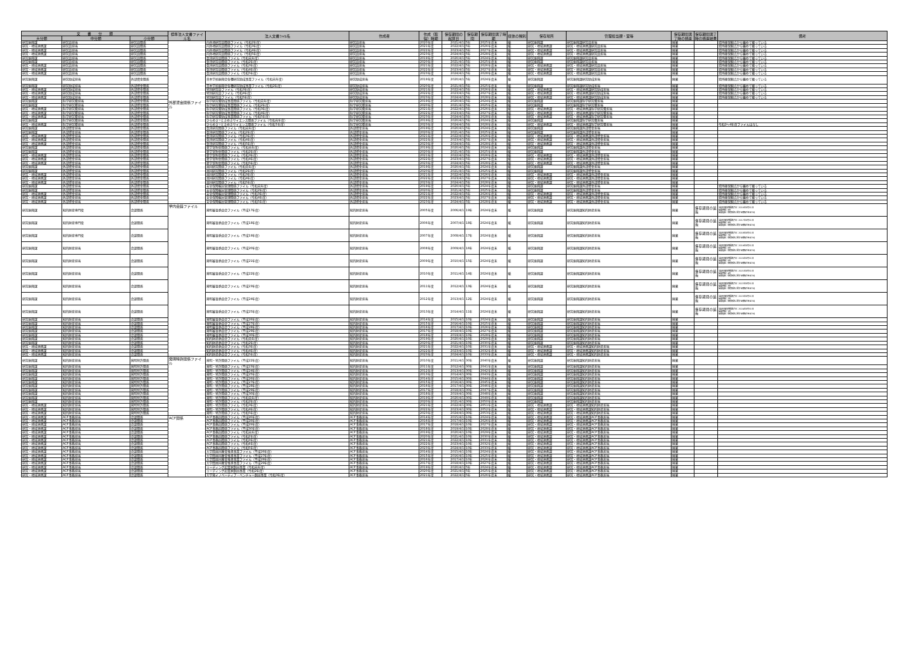| 文 書 分 類 | | | 標準法人文書ファイル名 | 法人文書ﾌｧｲﾙ名 | 作成者 | 作成（取得）時期 | 保存期間の起算日 | 保存期間 | 保存期間満了時期 | 媒体の種別 | 保存場所 | 管理担当課・室等 | 保存期間満了時の措置 | 保存期間満了時の措置結果 | 備考 |
| --- | --- | --- | --- | --- | --- | --- | --- | --- | --- | --- | --- | --- | --- | --- | --- |
| 大分類 | 中分類 | 小分類 | | | | | | | | | | | | | |
| 研究振興課 | 研究員担当 | 研究員関係 | 外部資金関係ファイル | 内外地研究員関係ファイル（令和2年度） | 研究員担当 | 2020年度 | 2021/4/1 | 5年 | 2025年度末 | 紙 | 研究振興課 | 研究振興課研究員担当 | 廃棄 | | 場所確保観点から纏めて綴っている |
| 研究・地域連携課 | 研究員担当 | 研究員関係 | | 内外地研究員関係ファイル（令和3年度） | 研究員担当 | 2021年度 | 2022/4/1 | 5年 | 2026年度末 | 紙 | 研究・地域連携課 | 研究・地域連携課研究員担当 | 廃棄 | | 場所確保観点から纏めて綴っている |
| 研究・地域連携課 | 研究員担当 | 研究員関係 | | 内外地研究員関係ファイル（令和4年度） | 研究員担当 | 2022年度 | 2023/4/1 | 5年 | 2027年度末 | 紙 | 研究・地域連携課 | 研究・地域連携課研究員担当 | 廃棄 | | 場所確保観点から纏めて綴っている |
| 研究・地域連携課 | 研究員担当 | 研究員関係 | | 内外地研究員関係ファイル（令和5年度） | 研究員担当 | 2023年度 | 2024/4/1 | 5年 | 2028年度末 | 紙 | 研究・地域連携課 | 研究・地域連携課研究員担当 | 廃棄 | | 場所確保観点から纏めて綴っている |
| 研究振興課 | 研究員担当 | 研究員関係 | | 受託研究員関係ファイル（令和元年度） | 研究員担当 | 2019年度 | 2020/4/1 | 5年 | 2024年度末 | 紙 | 研究振興課 | 研究振興課研究員担当 | 廃棄 | | 場所確保観点から纏めて綴っている |
| 研究振興課 | 研究員担当 | 研究員関係 | | 受託研究員関係ファイル（令和2年度） | 研究員担当 | 2020年度 | 2021/4/1 | 5年 | 2025年度末 | 紙 | 研究振興課 | 研究振興課研究員担当 | 廃棄 | | 場所確保観点から纏めて綴っている |
| 研究・地域連携課 | 研究員担当 | 研究員関係 | | 受託研究員関係ファイル（令和3年度） | 研究員担当 | 2021年度 | 2022/4/1 | 5年 | 2026年度末 | 紙 | 研究・地域連携課 | 研究・地域連携課研究員担当 | 廃棄 | | 場所確保観点から纏めて綴っている |
| 研究・地域連携課 | 研究員担当 | 研究員関係 | | 受託研究員関係ファイル（令和4年度） | 研究員担当 | 2022年度 | 2023/4/1 | 5年 | 2027年度末 | 紙 | 研究・地域連携課 | 研究・地域連携課研究員担当 | 廃棄 | | 場所確保観点から纏めて綴っている |
| 研究・地域連携課 | 研究員担当 | 研究員関係 | | 受託研究員関係ファイル（令和5年度） | 研究員担当 | 2023年度 | 2024/4/1 | 5年 | 2028年度末 | 紙 | 研究・地域連携課 | 研究・地域連携課研究員担当 | 廃棄 | | 場所確保観点から纏めて綴っている |
| 研究振興課 | 研究助成担当 | 外部資金関係 | | 日本学術振興会各種研究助成事業ファイル（令和元年度） | 研究助成担当 | 2019年度 | 2020/4/1 | 5年 | 2024年度末 | 紙 | 研究振興課 | 研究振興課研究助成担当 | 廃棄 | | 場所確保観点から纏めて綴っている |
| 研究振興課 | 研究助成担当 | 外部資金関係 | | 日本学術振興会各種研究助成事業ファイル（令和2年度） | 研究助成担当 | 2020年度 | 2021/4/1 | 5年 | 2025年度末 | 紙 | 研究振興課 | 研究振興課研究助成担当 | 廃棄 | | 場所確保観点から纏めて綴っている |
| 研究・地域連携課 | 研究助成担当 | 外部資金関係 | | 特別研究員ファイル（令和3年度） | 研究助成担当 | 2021年度 | 2022/4/1 | 5年 | 2026年度末 | 紙 | 研究・地域連携課 | 研究・地域連携課研究助成担当 | 廃棄 | | 場所確保観点から纏めて綴っている |
| 研究・地域連携課 | 研究助成担当 | 外部資金関係 | | 特別研究員ファイル（令和4年度） | 研究助成担当 | 2022年度 | 2023/4/1 | 5年 | 2027年度末 | 紙 | 研究・地域連携課 | 研究・地域連携課研究助成担当 | 廃棄 | | 場所確保観点から纏めて綴っている |
| 研究・地域連携課 | 研究助成担当 | 外部資金関係 | | 特別研究員ファイル（令和5年度） | 研究助成担当 | 2023年度 | 2024/4/1 | 5年 | 2028年度末 | 紙 | 研究・地域連携課 | 研究・地域連携課研究助成担当 | 廃棄 | | 場所確保観点から纏めて綴っている |
| 研究振興課 | 科学研究費担当 | 外部資金関係 | | 科学研究費助成事業関係ファイル（令和元年度） | 科学研究費担当 | 2019年度 | 2020/4/1 | 5年 | 2024年度末 | 紙 | 研究振興課 | 研究振興課科学研究費担当 | 廃棄 | | |
| 研究振興課 | 科学研究費担当 | 外部資金関係 | | 科学研究費助成事業関係ファイル（令和2年度） | 科学研究費担当 | 2020年度 | 2021/4/1 | 5年 | 2025年度末 | 紙 | 研究振興課 | 研究振興課科学研究費担当 | 廃棄 | | |
| 研究・地域連携課 | 科学研究費担当 | 外部資金関係 | | 科学研究費助成事業関係ファイル（令和3年度） | 科学研究費担当 | 2021年度 | 2022/4/1 | 5年 | 2026年度末 | 紙 | 研究・地域連携課 | 研究・地域連携課科学研究費担当 | 廃棄 | | |
| 研究・地域連携課 | 科学研究費担当 | 外部資金関係 | | 科学研究費助成事業関係ファイル（令和4年度） | 科学研究費担当 | 2022年度 | 2023/4/1 | 5年 | 2027年度末 | 紙 | 研究・地域連携課 | 研究・地域連携課科学研究費担当 | 廃棄 | | |
| 研究・地域連携課 | 科学研究費担当 | 外部資金関係 | | 科学研究費助成事業関係ファイル（令和5年度） | 科学研究費担当 | 2023年度 | 2024/4/1 | 5年 | 2028年度末 | 紙 | 研究・地域連携課 | 研究・地域連携課科学研究費担当 | 廃棄 | | |
| 研究振興課 | 科学研究費担当 | 外部資金関係 | | ひらめき☆ときめきサイエンス関係ファイル（令和元年度） | 科学研究費担当 | 2019年度 | 2020/4/1 | 5年 | 2024年度末 | 紙 | 研究振興課 | 研究振興課科学研究費担当 | 廃棄 | | |
| 研究・地域連携課 | 科学研究費担当 | 外部資金関係 | | ひらめき☆ときめきサイエンス関係ファイル（令和5年度） | 科学研究費担当 | 2023年度 | 2024/4/1 | 5年 | 2028年度末 | 紙 | 研究・地域連携課 | 研究・地域連携課科学研究費担当 | 廃棄 | | 令和2～4年度ファイルはなし |
| 研究振興課 | 外部資金担当 | 外部資金関係 | | 受託研究関係ファイル（令和元年度） | 外部資金担当 | 2019年度 | 2020/4/1 | 5年 | 2024年度末 | 紙 | 研究振興課 | 研究振興課外部資金担当 | 廃棄 | | |
| 研究振興課 | 外部資金担当 | 外部資金関係 | | 受託研究関係ファイル（令和2年度） | 外部資金担当 | 2020年度 | 2021/4/1 | 5年 | 2025年度末 | 紙 | 研究振興課 | 研究振興課外部資金担当 | 廃棄 | | |
| 研究・地域連携課 | 外部資金担当 | 外部資金関係 | | 受託研究関係ファイル（令和3年度） | 外部資金担当 | 2021年度 | 2022/4/1 | 5年 | 2026年度末 | 紙 | 研究・地域連携課 | 研究・地域連携課外部資金担当 | 廃棄 | | |
| 研究・地域連携課 | 外部資金担当 | 外部資金関係 | | 受託研究関係ファイル（令和4年度） | 外部資金担当 | 2022年度 | 2023/4/1 | 5年 | 2027年度末 | 紙 | 研究・地域連携課 | 研究・地域連携課外部資金担当 | 廃棄 | | |
| 研究・地域連携課 | 外部資金担当 | 外部資金関係 | | 受託研究関係ファイル（令和5年度） | 外部資金担当 | 2023年度 | 2024/4/1 | 5年 | 2028年度末 | 紙 | 研究・地域連携課 | 研究・地域連携課外部資金担当 | 廃棄 | | |
| 研究振興課 | 外部資金担当 | 外部資金関係 | | 奨学寄附金関係ファイル（令和元年度） | 外部資金担当 | 2019年度 | 2020/4/1 | 5年 | 2024年度末 | 紙 | 研究振興課 | 研究振興課外部資金担当 | 廃棄 | | |
| 研究振興課 | 外部資金担当 | 外部資金関係 | | 奨学寄附金関係ファイル（令和2年度） | 外部資金担当 | 2020年度 | 2021/4/1 | 5年 | 2025年度末 | 紙 | 研究振興課 | 研究振興課外部資金担当 | 廃棄 | | |
| 研究・地域連携課 | 外部資金担当 | 外部資金関係 | | 奨学寄附金関係ファイル（令和3年度） | 外部資金担当 | 2021年度 | 2022/4/1 | 5年 | 2026年度末 | 紙 | 研究・地域連携課 | 研究・地域連携課外部資金担当 | 廃棄 | | |
| 研究・地域連携課 | 外部資金担当 | 外部資金関係 | | 奨学寄附金関係ファイル（令和4年度） | 外部資金担当 | 2022年度 | 2023/4/1 | 5年 | 2027年度末 | 紙 | 研究・地域連携課 | 研究・地域連携課外部資金担当 | 廃棄 | | |
| 研究・地域連携課 | 外部資金担当 | 外部資金関係 | | 奨学寄附金関係ファイル（令和5年度） | 外部資金担当 | 2023年度 | 2024/4/1 | 5年 | 2028年度末 | 紙 | 研究・地域連携課 | 研究・地域連携課外部資金担当 | 廃棄 | | |
| 研究振興課 | 外部資金担当 | 外部資金関係 | | 共同研究関係ファイル（令和元年度） | 外部資金担当 | 2019年度 | 2020/4/1 | 5年 | 2024年度末 | 紙 | 研究振興課 | 研究振興課外部資金担当 | 廃棄 | | |
| 研究振興課 | 外部資金担当 | 外部資金関係 | | 共同研究関係ファイル（令和2年度） | 外部資金担当 | 2020年度 | 2021/4/1 | 5年 | 2025年度末 | 紙 | 研究振興課 | 研究振興課外部資金担当 | 廃棄 | | |
| 研究・地域連携課 | 外部資金担当 | 外部資金関係 | | 共同研究関係ファイル（令和3年度） | 外部資金担当 | 2021年度 | 2022/4/1 | 5年 | 2026年度末 | 紙 | 研究・地域連携課 | 研究・地域連携課外部資金担当 | 廃棄 | | |
| 研究・地域連携課 | 外部資金担当 | 外部資金関係 | | 共同研究関係ファイル（令和4年度） | 外部資金担当 | 2022年度 | 2023/4/1 | 5年 | 2027年度末 | 紙 | 研究・地域連携課 | 研究・地域連携課外部資金担当 | 廃棄 | | |
| 研究・地域連携課 | 外部資金担当 | 外部資金関係 | | 共同研究関係ファイル（令和5年度） | 外部資金担当 | 2023年度 | 2024/4/1 | 5年 | 2028年度末 | 紙 | 研究・地域連携課 | 研究・地域連携課外部資金担当 | 廃棄 | | |
| 研究振興課 | 外部資金担当 | 外部資金関係 | | 安全保障輸出管理関係ファイル（令和元年度） | 外部資金担当 | 2019年度 | 2020/4/1 | 5年 | 2024年度末 | 紙 | 研究振興課 | 研究振興課外部資金担当 | 廃棄 | | 場所確保観点から纏めて綴っている |
| 研究振興課 | 外部資金担当 | 外部資金関係 | | 安全保障輸出管理関係ファイル（令和2年度） | 外部資金担当 | 2020年度 | 2021/4/1 | 5年 | 2025年度末 | 紙 | 研究振興課 | 研究振興課外部資金担当 | 廃棄 | | 場所確保観点から纏めて綴っている |
| 研究・地域連携課 | 外部資金担当 | 外部資金関係 | | 安全保障輸出管理関係ファイル（令和3年度） | 外部資金担当 | 2021年度 | 2022/4/1 | 5年 | 2026年度末 | 紙 | 研究・地域連携課 | 研究・地域連携課外部資金担当 | 廃棄 | | 場所確保観点から纏めて綴っている |
| 研究・地域連携課 | 外部資金担当 | 外部資金関係 | | 安全保障輸出管理関係ファイル（令和4年度） | 外部資金担当 | 2022年度 | 2023/4/1 | 5年 | 2027年度末 | 紙 | 研究・地域連携課 | 研究・地域連携課外部資金担当 | 廃棄 | | 場所確保観点から纏めて綴っている |
| 研究・地域連携課 | 外部資金担当 | 外部資金関係 | | 安全保障輸出管理関係ファイル（令和5年度） | 外部資金担当 | 2023年度 | 2024/4/1 | 5年 | 2028年度末 | 紙 | 研究・地域連携課 | 研究・地域連携課外部資金担当 | 廃棄 | | 場所確保観点から纏めて綴っている |
| 研究振興課 | 知的財産専門役 | 会議関係 | 学内会議ファイル | 発明審査委員会ファイル（平成17年度） | 知的財産担当 | 2005年度 | 2006/4/1 | 19年 | 2024年度末 | 紙 | 研究振興課 | 研究振興課知的財産担当 | 廃棄 | 保存期間の延長 | 当初の保存期間満了日：2016年3月31日 延長期間：9年 延長理由：保有特許に関する情報があるため |
| 研究振興課 | 知的財産専門役 | 会議関係 | | 発明審査委員会ファイル（平成18年度） | 知的財産担当 | 2006年度 | 2007/4/1 | 18年 | 2024年度末 | 紙 | 研究振興課 | 研究振興課知的財産担当 | 廃棄 | 保存期間の延長 | 当初の保存期間満了日：2017年3月31日 延長期間：8年 延長理由：保有特許に関する情報があるため |
| 研究振興課 | 知的財産専門役 | 会議関係 | | 発明審査委員会ファイル（平成19年度） | 知的財産担当 | 2007年度 | 2008/4/1 | 17年 | 2024年度末 | 紙 | 研究振興課 | 研究振興課知的財産担当 | 廃棄 | 保存期間の延長 | 当初の保存期間満了日：2018年3月31日 延長期間：7年 延長理由：保有特許に関する情報があるため |
| 研究振興課 | 知的財産担当 | 会議関係 | | 発明審査委員会ファイル（平成20年度） | 知的財産担当 | 2008年度 | 2009/4/1 | 16年 | 2024年度末 | 紙 | 研究振興課 | 研究振興課知的財産担当 | 廃棄 | 保存期間の延長 | 当初の保存期間満了日：2019年3月31日 延長期間：6年 延長理由：保有特許に関する情報があるため |
| 研究振興課 | 知的財産担当 | 会議関係 | | 発明審査委員会ファイル（平成21年度） | 知的財産担当 | 2009年度 | 2010/4/1 | 15年 | 2024年度末 | 紙 | 研究振興課 | 研究振興課知的財産担当 | 廃棄 | 保存期間の延長 | 当初の保存期間満了日：2020年3月31日 延長期間：5年 延長理由：保有特許に関する情報があるため |
| 研究振興課 | 知的財産担当 | 会議関係 | | 発明審査委員会ファイル（平成22年度） | 知的財産担当 | 2010年度 | 2011/4/1 | 14年 | 2024年度末 | 紙 | 研究振興課 | 研究振興課知的財産担当 | 廃棄 | 保存期間の延長 | 当初の保存期間満了日：2021年3月31日 延長期間：4年 延長理由：保有特許に関する情報があるため |
| 研究振興課 | 知的財産担当 | 会議関係 | | 発明審査委員会ファイル（平成23年度） | 知的財産担当 | 2011年度 | 2012/4/1 | 13年 | 2024年度末 | 紙 | 研究振興課 | 研究振興課知的財産担当 | 廃棄 | 保存期間の延長 | 当初の保存期間満了日：2022年3月31日 延長期間：3年 延長理由：保有特許に関する情報があるため |
| 研究振興課 | 知的財産担当 | 会議関係 | | 発明審査委員会ファイル（平成24年度） | 知的財産担当 | 2012年度 | 2013/4/1 | 12年 | 2024年度末 | 紙 | 研究振興課 | 研究振興課知的財産担当 | 廃棄 | 保存期間の延長 | 当初の保存期間満了日：2023年3月31日 延長期間：2年 延長理由：保有特許に関する情報があるため |
| 研究振興課 | 知的財産担当 | 会議関係 | | 発明審査委員会ファイル（平成25年度） | 知的財産担当 | 2013年度 | 2014/4/1 | 11年 | 2024年度末 | 紙 | 研究振興課 | 研究振興課知的財産担当 | 廃棄 | 保存期間の延長 | 当初の保存期間満了日：2024年3月31日 延長期間：1年 延長理由：保有特許に関する情報があるため |
| 研究振興課 | 知的財産担当 | 会議関係 | | 発明審査委員会ファイル（平成26年度） | 知的財産担当 | 2014年度 | 2015/4/1 | 10年 | 2024年度末 | 紙 | 研究振興課 | 研究振興課知的財産担当 | 廃棄 | | |
| 研究振興課 | 知的財産担当 | 会議関係 | | 発明審査委員会ファイル（平成27年度） | 知的財産担当 | 2015年度 | 2016/4/1 | 10年 | 2025年度末 | 紙 | 研究振興課 | 研究振興課知的財産担当 | 廃棄 | | |
| 研究振興課 | 知的財産担当 | 会議関係 | | 発明審査委員会ファイル（平成28年度） | 知的財産担当 | 2016年度 | 2017/4/1 | 10年 | 2026年度末 | 紙 | 研究振興課 | 研究振興課知的財産担当 | 廃棄 | | |
| 研究振興課 | 知的財産担当 | 会議関係 | | 発明審査委員会ファイル（平成29年度） | 知的財産担当 | 2017年度 | 2018/4/1 | 10年 | 2027年度末 | 紙 | 研究振興課 | 研究振興課知的財産担当 | 廃棄 | | |
| 研究振興課 | 知的財産担当 | 会議関係 | | 発明審査委員会ファイル（平成30年度） | 知的財産担当 | 2018年度 | 2019/4/1 | 10年 | 2028年度末 | 紙 | 研究振興課 | 研究振興課知的財産担当 | 廃棄 | | |
| 研究振興課 | 知的財産担当 | 会議関係 | | 知的財産委員会ファイル（令和元年度） | 知的財産担当 | 2019年度 | 2020/4/1 | 10年 | 2029年度末 | 紙 | 研究振興課 | 研究振興課知的財産担当 | 廃棄 | | |
| 研究振興課 | 知的財産担当 | 会議関係 | | 知的財産委員会ファイル（令和2年度） | 知的財産担当 | 2020年度 | 2021/4/1 | 10年 | 2030年度末 | 紙 | 研究振興課 | 研究振興課知的財産担当 | 廃棄 | | |
| 研究・地域連携課 | 知的財産担当 | 会議関係 | | 知的財産委員会ファイル（令和3年度） | 知的財産担当 | 2021年度 | 2022/4/1 | 10年 | 2031年度末 | 紙 | 研究・地域連携課 | 研究・地域連携課知的財産担当 | 廃棄 | | |
| 研究・地域連携課 | 知的財産担当 | 会議関係 | | 知的財産委員会ファイル（令和4年度） | 知的財産担当 | 2022年度 | 2023/4/1 | 10年 | 2032年度末 | 紙 | 研究・地域連携課 | 研究・地域連携課知的財産担当 | 廃棄 | | |
| 研究・地域連携課 | 知的財産担当 | 会議関係 | | 知的財産委員会ファイル（令和5年度） | 知的財産担当 | 2023年度 | 2024/4/1 | 10年 | 2033年度末 | 紙 | 研究・地域連携課 | 研究・地域連携課知的財産担当 | 廃棄 | | |
| 研究振興課 | 知的財産担当 | 発明特許関係 | 発明特許関係ファイル | 発明・特許関係ファイル（平成22年度） | 知的財産担当 | 2010年度 | 2011/4/1 | 30年 | 2040年度末 | 紙 | 研究振興課 | 研究振興課知的財産担当 | 廃棄 | | |
| 研究振興課 | 知的財産担当 | 発明特許関係 | | 発明・特許関係ファイル（平成23年度） | 知的財産担当 | 2011年度 | 2012/4/1 | 30年 | 2041年度末 | 紙 | 研究振興課 | 研究振興課知的財産担当 | 廃棄 | | |
| 研究振興課 | 知的財産担当 | 発明特許関係 | | 発明・特許関係ファイル（平成24年度） | 知的財産担当 | 2012年度 | 2013/4/1 | 30年 | 2042年度末 | 紙 | 研究振興課 | 研究振興課知的財産担当 | 廃棄 | | |
| 研究振興課 | 知的財産担当 | 発明特許関係 | | 発明・特許関係ファイル（平成25年度） | 知的財産担当 | 2013年度 | 2014/4/1 | 30年 | 2043年度末 | 紙 | 研究振興課 | 研究振興課知的財産担当 | 廃棄 | | |
| 研究振興課 | 知的財産担当 | 発明特許関係 | | 発明・特許関係ファイル（平成26年度） | 知的財産担当 | 2014年度 | 2015/4/1 | 30年 | 2044年度末 | 紙 | 研究振興課 | 研究振興課知的財産担当 | 廃棄 | | |
| 研究振興課 | 知的財産担当 | 発明特許関係 | | 発明・特許関係ファイル（平成27年度） | 知的財産担当 | 2015年度 | 2016/4/1 | 30年 | 2045年度末 | 紙 | 研究振興課 | 研究振興課知的財産担当 | 廃棄 | | |
| 研究振興課 | 知的財産担当 | 発明特許関係 | | 発明・特許関係ファイル（平成28年度） | 知的財産担当 | 2016年度 | 2017/4/1 | 30年 | 2046年度末 | 紙 | 研究振興課 | 研究振興課知的財産担当 | 廃棄 | | |
| 研究振興課 | 知的財産担当 | 発明特許関係 | | 発明・特許関係ファイル（平成29年度） | 知的財産担当 | 2017年度 | 2018/4/1 | 30年 | 2047年度末 | 紙 | 研究振興課 | 研究振興課知的財産担当 | 廃棄 | | |
| 研究振興課 | 知的財産担当 | 発明特許関係 | | 発明・特許関係ファイル（平成30年度） | 知的財産担当 | 2018年度 | 2019/4/1 | 30年 | 2048年度末 | 紙 | 研究振興課 | 研究振興課知的財産担当 | 廃棄 | | |
| 研究振興課 | 知的財産担当 | 発明特許関係 | | 発明・特許関係ファイル（令和元年度） | 知的財産担当 | 2019年度 | 2020/4/1 | 30年 | 2049年度末 | 紙 | 研究振興課 | 研究振興課知的財産担当 | 廃棄 | | |
| 研究振興課 | 知的財産担当 | 発明特許関係 | | 発明・特許関係ファイル（令和2年度） | 知的財産担当 | 2020年度 | 2021/4/1 | 30年 | 2050年度末 | 紙 | 研究振興課 | 研究振興課知的財産担当 | 廃棄 | | |
| 研究・地域連携課 | 知的財産担当 | 発明特許関係 | | 発明・特許関係ファイル（令和3年度） | 知的財産担当 | 2021年度 | 2022/4/1 | 30年 | 2051年度末 | 紙 | 研究・地域連携課 | 研究・地域連携課知的財産担当 | 廃棄 | | |
| 研究・地域連携課 | 知的財産担当 | 発明特許関係 | | 発明・特許関係ファイル（令和4年度） | 知的財産担当 | 2022年度 | 2023/4/1 | 30年 | 2052年度末 | 紙 | 研究・地域連携課 | 研究・地域連携課知的財産担当 | 廃棄 | | |
| 研究・地域連携課 | 知的財産担当 | 発明特許関係 | | 発明・特許関係ファイル（令和5年度） | 知的財産担当 | 2023年度 | 2024/4/1 | 30年 | 2053年度末 | 紙 | 研究・地域連携課 | 研究・地域連携課知的財産担当 | 廃棄 | | |
| 研究・地域連携課 | ACF事務担当 | 会議関係 | ACF関係 | ACF事務局関係ファイル（平成26年度） | ACF事務担当 | 2014年度 | 2015/4/1 | 10年 | 2024年度末 | 紙 | 研究・地域連携課 | 研究・地域連携課ACF事務担当 | 廃棄 | | |
| 研究・地域連携課 | ACF事務担当 | 会議関係 | | ACF事務局関係ファイル（平成28年度） | ACF事務担当 | 2016年度 | 2017/4/1 | 10年 | 2026年度末 | 紙 | 研究・地域連携課 | 研究・地域連携課ACF事務担当 | 廃棄 | | |
| 研究・地域連携課 | ACF事務担当 | 会議関係 | | ACF事務局関係ファイル（平成29年度） | ACF事務担当 | 2017年度 | 2018/4/1 | 10年 | 2027年度末 | 紙 | 研究・地域連携課 | 研究・地域連携課ACF事務担当 | 廃棄 | | |
| 研究・地域連携課 | ACF事務担当 | 会議関係 | | ACF事務局関係ファイル（平成30年度） | ACF事務担当 | 2018年度 | 2019/4/1 | 10年 | 2028年度末 | 紙 | 研究・地域連携課 | 研究・地域連携課ACF事務担当 | 廃棄 | | |
| 研究・地域連携課 | ACF事務担当 | 会議関係 | | ACF事務局関係ファイル（令和元年度） | ACF事務担当 | 2019年度 | 2020/4/1 | 10年 | 2029年度末 | 紙 | 研究・地域連携課 | 研究・地域連携課ACF事務担当 | 廃棄 | | |
| 研究・地域連携課 | ACF事務担当 | 会議関係 | | ACF事務局関係ファイル（令和2年度） | ACF事務担当 | 2020年度 | 2021/4/1 | 10年 | 2030年度末 | 紙 | 研究・地域連携課 | 研究・地域連携課ACF事務担当 | 廃棄 | | |
| 研究・地域連携課 | ACF事務担当 | 会議関係 | | ACF事務局関係ファイル（令和3年度） | ACF事務担当 | 2021年度 | 2022/4/1 | 10年 | 2031年度末 | 紙 | 研究・地域連携課 | 研究・地域連携課ACF事務担当 | 廃棄 | | |
| 研究・地域連携課 | ACF事務担当 | 会議関係 | | ACF事務局関係ファイル（令和4年度） | ACF事務担当 | 2022年度 | 2023/4/1 | 10年 | 2032年度末 | 紙 | 研究・地域連携課 | 研究・地域連携課ACF事務担当 | 廃棄 | | |
| 研究・地域連携課 | ACF事務担当 | 会議関係 | | ACF事務局関係ファイル（令和5年度） | ACF事務担当 | 2023年度 | 2024/4/1 | 10年 | 2033年度末 | 紙 | 研究・地域連携課 | 研究・地域連携課ACF事務担当 | 廃棄 | | |
| 研究・地域連携課 | ACF事務担当 | 会議関係 | | 大学間共同教育推進事業ファイル（平成26年度） | ACF事務担当 | 2014年度 | 2015/4/1 | 10年 | 2024年度末 | 紙 | 研究・地域連携課 | 研究・地域連携課ACF事務担当 | 廃棄 | | |
| 研究・地域連携課 | ACF事務担当 | 会議関係 | | 大学間共同教育推進事業ファイル（平成27年度） | ACF事務担当 | 2015年度 | 2016/4/1 | 10年 | 2025年度末 | 紙 | 研究・地域連携課 | 研究・地域連携課ACF事務担当 | 廃棄 | | |
| 研究・地域連携課 | ACF事務担当 | 会議関係 | | 大学間共同教育推進事業ファイル（平成28年度） | ACF事務担当 | 2016年度 | 2017/4/1 | 10年 | 2026年度末 | 紙 | 研究・地域連携課 | 研究・地域連携課ACF事務担当 | 廃棄 | | |
| 研究・地域連携課 | ACF事務担当 | 会議関係 | | 大学間共同教育推進事業ファイル（平成29年度） | ACF事務担当 | 2017年度 | 2018/4/1 | 10年 | 2027年度末 | 紙 | 研究・地域連携課 | 研究・地域連携課ACF事務担当 | 廃棄 | | |
| 研究・地域連携課 | ACF事務担当 | 会議関係 | | リーディング起業家創出事業（令和元年度） | ACF事務担当 | 2019年度 | 2020/4/1 | 5年 | 2024年度末 | 紙 | 研究・地域連携課 | 研究・地域連携課ACF事務担当 | 廃棄 | | |
| 研究・地域連携課 | ACF事務担当 | 会議関係 | | リーディング起業家創出事業（令和2年度） | ACF事務担当 | 2020年度 | 2021/4/1 | 5年 | 2025年度末 | 紙 | 研究・地域連携課 | 研究・地域連携課ACF事務担当 | 廃棄 | | |
| 研究・地域連携課 | ACF事務担当 | 会議関係 | | 大学発イノベーティブ・ベンチャー創出事業（令和3年度） | ACF事務担当 | 2021年度 | 2022/4/1 | 5年 | 2026年度末 | 紙 | 研究・地域連携課 | 研究・地域連携課ACF事務担当 | 廃棄 | | |